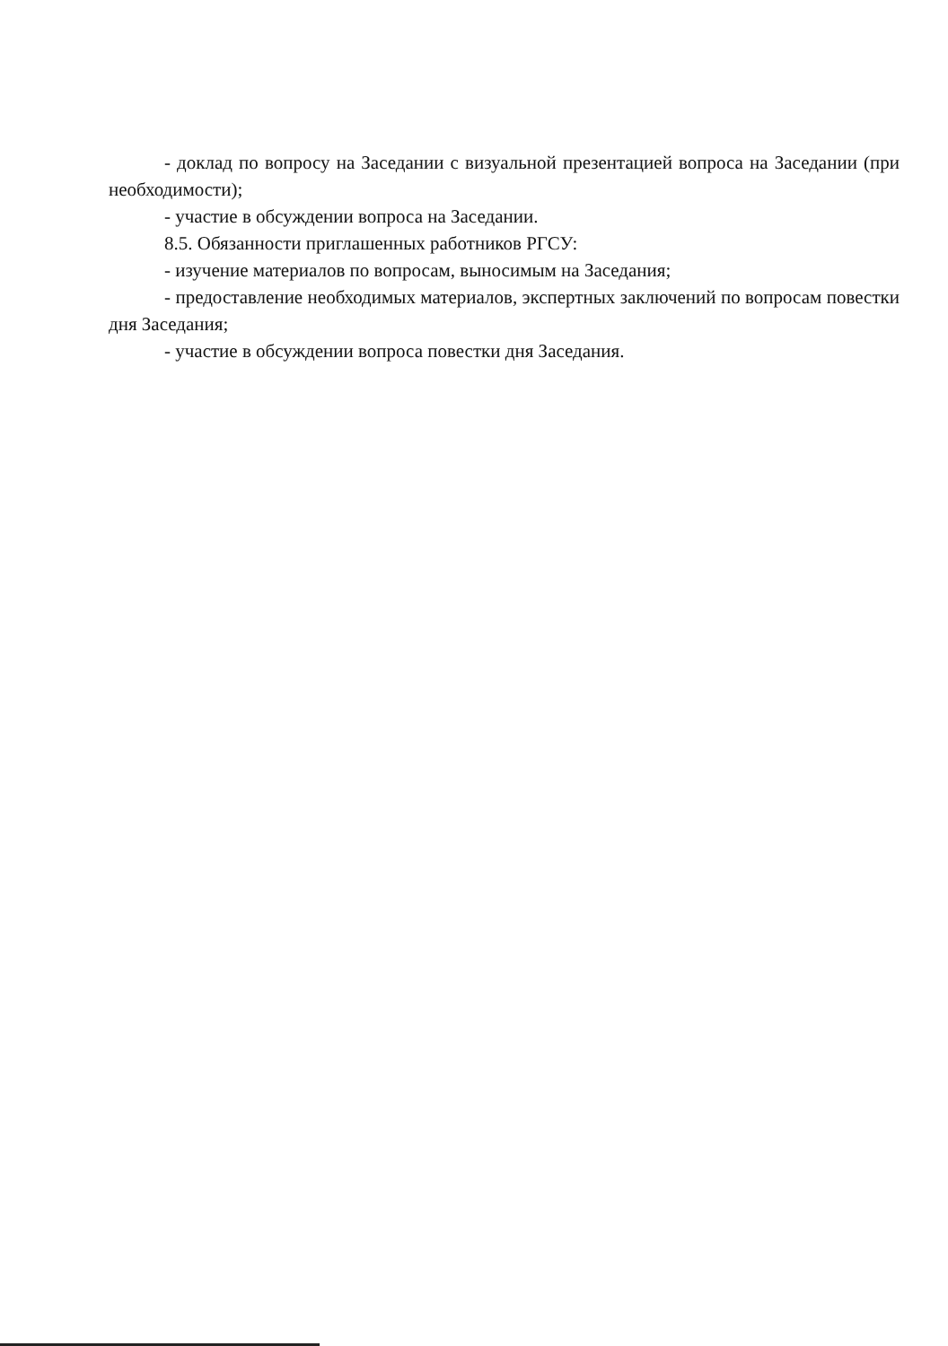- доклад по вопросу на Заседании с визуальной презентацией вопроса на Заседании (при необходимости);
- участие в обсуждении вопроса на Заседании.
8.5. Обязанности приглашенных работников РГСУ:
- изучение материалов по вопросам, выносимым на Заседания;
- предоставление необходимых материалов, экспертных заключений по вопросам повестки дня Заседания;
- участие в обсуждении вопроса повестки дня Заседания.